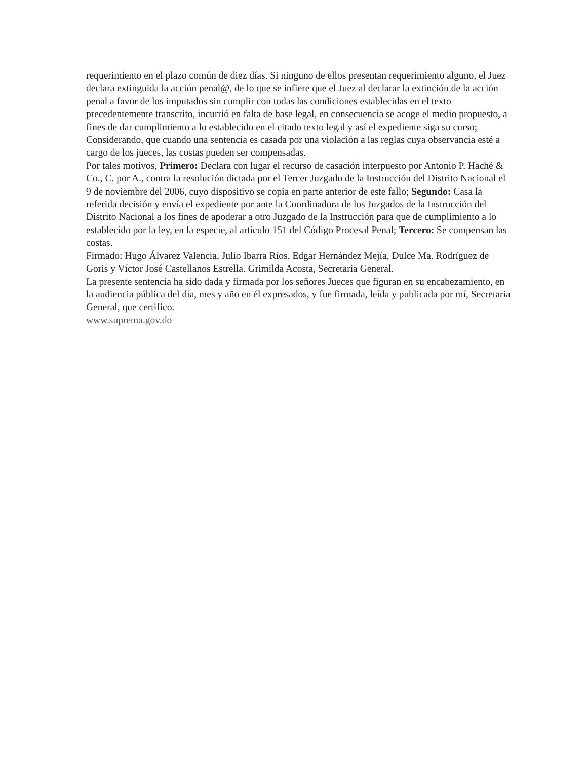requerimiento en el plazo común de diez días. Si ninguno de ellos presentan requerimiento alguno, el Juez declara extinguida la acción penal@, de lo que se infiere que el Juez al declarar la extinción de la acción penal a favor de los imputados sin cumplir con todas las condiciones establecidas en el texto precedentemente transcrito, incurrió en falta de base legal, en consecuencia se acoge el medio propuesto, a fines de dar cumplimiento a lo establecido en el citado texto legal y así el expediente siga su curso;
Considerando, que cuando una sentencia es casada por una violación a las reglas cuya observancia esté a cargo de los jueces, las costas pueden ser compensadas.
Por tales motivos, Primero: Declara con lugar el recurso de casación interpuesto por Antonio P. Haché & Co., C. por A., contra la resolución dictada por el Tercer Juzgado de la Instrucción del Distrito Nacional el 9 de noviembre del 2006, cuyo dispositivo se copia en parte anterior de este fallo; Segundo: Casa la referida decisión y envía el expediente por ante la Coordinadora de los Juzgados de la Instrucción del Distrito Nacional a los fines de apoderar a otro Juzgado de la Instrucción para que de cumplimiento a lo establecido por la ley, en la especie, al artículo 151 del Código Procesal Penal; Tercero: Se compensan las costas.
Firmado: Hugo Álvarez Valencia, Julio Ibarra Ríos, Edgar Hernández Mejía, Dulce Ma. Rodríguez de Goris y Víctor José Castellanos Estrella. Grimilda Acosta, Secretaria General.
La presente sentencia ha sido dada y firmada por los señores Jueces que figuran en su encabezamiento, en la audiencia pública del día, mes y año en él expresados, y fue firmada, leída y publicada por mí, Secretaria General, que certifico.
www.suprema.gov.do